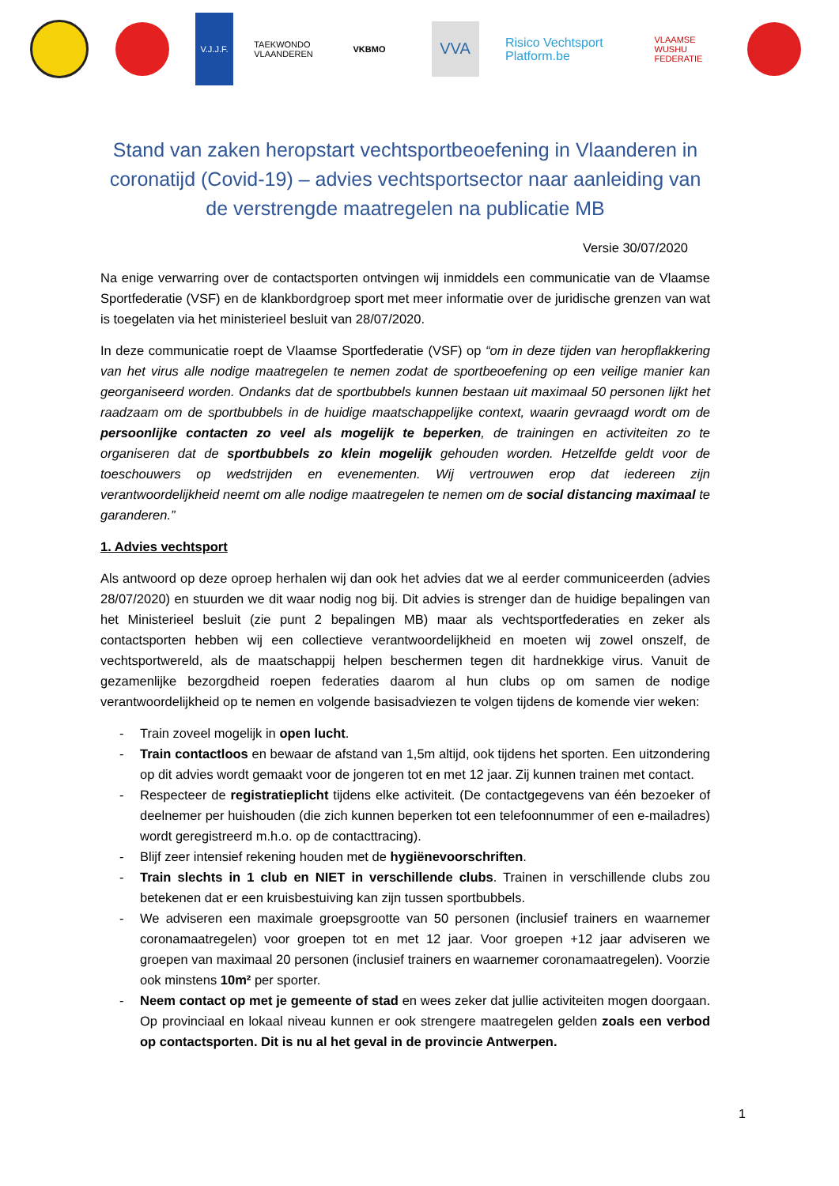V.J.J.F.
TAEKWONDO VLAANDEREN
VKBMO
VVA
Risico Vechtsport Platform.be
VLAAMSE WUSHU FEDERATIE
Stand van zaken heropstart vechtsportbeoefening in Vlaanderen in coronatijd (Covid-19) – advies vechtsportsector naar aanleiding van de verstrengde maatregelen na publicatie MB
Versie 30/07/2020
Na enige verwarring over de contactsporten ontvingen wij inmiddels een communicatie van de Vlaamse Sportfederatie (VSF) en de klankbordgroep sport met meer informatie over de juridische grenzen van wat is toegelaten via het ministerieel besluit van 28/07/2020.
In deze communicatie roept de Vlaamse Sportfederatie (VSF) op “om in deze tijden van heropflakkering van het virus alle nodige maatregelen te nemen zodat de sportbeoefening op een veilige manier kan georganiseerd worden. Ondanks dat de sportbubbels kunnen bestaan uit maximaal 50 personen lijkt het raadzaam om de sportbubbels in de huidige maatschappelijke context, waarin gevraagd wordt om de persoonlijke contacten zo veel als mogelijk te beperken, de trainingen en activiteiten zo te organiseren dat de sportbubbels zo klein mogelijk gehouden worden. Hetzelfde geldt voor de toeschouwers op wedstrijden en evenementen. Wij vertrouwen erop dat iedereen zijn verantwoordelijkheid neemt om alle nodige maatregelen te nemen om de social distancing maximaal te garanderen.”
1. Advies vechtsport
Als antwoord op deze oproep herhalen wij dan ook het advies dat we al eerder communiceerden (advies 28/07/2020) en stuurden we dit waar nodig nog bij. Dit advies is strenger dan de huidige bepalingen van het Ministerieel besluit (zie punt 2 bepalingen MB) maar als vechtsportfederaties en zeker als contactsporten hebben wij een collectieve verantwoordelijkheid en moeten wij zowel onszelf, de vechtsportwereld, als de maatschappij helpen beschermen tegen dit hardnekkige virus. Vanuit de gezamenlijke bezorgdheid roepen federaties daarom al hun clubs op om samen de nodige verantwoordelijkheid op te nemen en volgende basisadviezen te volgen tijdens de komende vier weken:
- Train zoveel mogelijk in open lucht.
- Train contactloos en bewaar de afstand van 1,5m altijd, ook tijdens het sporten. Een uitzondering op dit advies wordt gemaakt voor de jongeren tot en met 12 jaar. Zij kunnen trainen met contact.
- Respecteer de registratieplicht tijdens elke activiteit. (De contactgegevens van één bezoeker of deelnemer per huishouden (die zich kunnen beperken tot een telefoonnummer of een e-mailadres) wordt geregistreerd m.h.o. op de contacttracing).
- Blijf zeer intensief rekening houden met de hygiënevoorschriften.
- Train slechts in 1 club en NIET in verschillende clubs. Trainen in verschillende clubs zou betekenen dat er een kruisbestuiving kan zijn tussen sportbubbels.
- We adviseren een maximale groepsgrootte van 50 personen (inclusief trainers en waarnemer coronamaatregelen) voor groepen tot en met 12 jaar. Voor groepen +12 jaar adviseren we groepen van maximaal 20 personen (inclusief trainers en waarnemer coronamaatregelen). Voorzie ook minstens 10m² per sporter.
- Neem contact op met je gemeente of stad en wees zeker dat jullie activiteiten mogen doorgaan. Op provinciaal en lokaal niveau kunnen er ook strengere maatregelen gelden zoals een verbod op contactsporten. Dit is nu al het geval in de provincie Antwerpen.
1